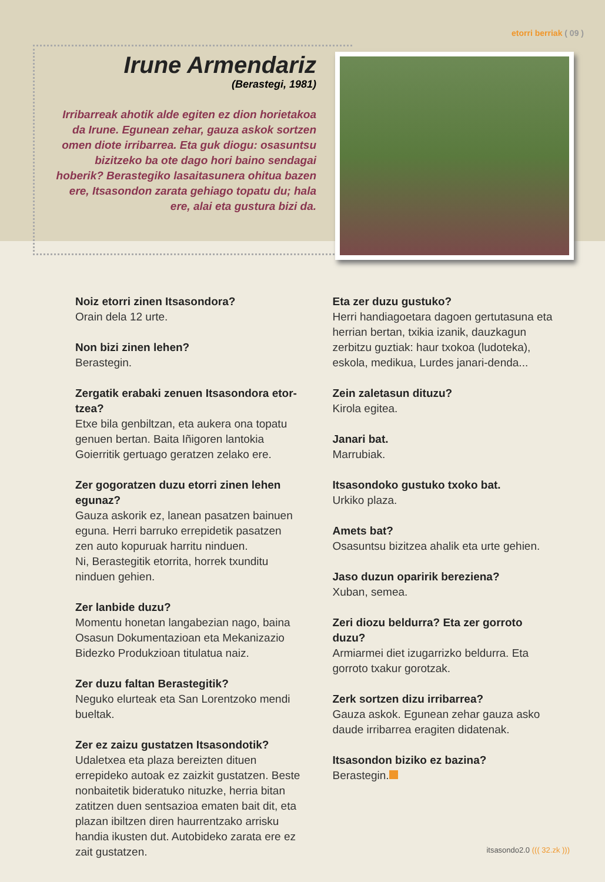etorri berriak ( 09 )
Irune Armendariz
(Berastegi, 1981)
Irribarreak ahotik alde egiten ez dion horietakoa da Irune. Egunean zehar, gauza askok sortzen omen diote irribarrea. Eta guk diogu: osasuntsu bizitzeko ba ote dago hori baino sendagai hoberik? Berastegiko lasaitasunera ohitua bazen ere, Itsasondon zarata gehiago topatu du; hala ere, alai eta gustura bizi da.
Noiz etorri zinen Itsasondora?
Orain dela 12 urte.
Non bizi zinen lehen?
Berastegin.
Zergatik erabaki zenuen Itsasondora etor-tzea?
Etxe bila genbiltzan, eta aukera ona topatu genuen bertan. Baita Iñigoren lantokia Goierritik gertuago geratzen zelako ere.
Zer gogoratzen duzu etorri zinen lehen egunaz?
Gauza askorik ez, lanean pasatzen bainuen eguna. Herri barruko errepidetik pasatzen zen auto kopuruak harritu ninduen.
Ni, Berastegitik etorrita, horrek txunditu ninduen gehien.
Zer lanbide duzu?
Momentu honetan langabezian nago, baina Osasun Dokumentazioan eta Mekanizazio Bidezko Produkzioan titulatua naiz.
Zer duzu faltan Berastegitik?
Neguko elurteak eta San Lorentzoko mendi bueltak.
Zer ez zaizu gustatzen Itsasondotik?
Udaletxea eta plaza bereizten dituen errepideko autoak ez zaizkit gustatzen. Beste nonbaitetik bideratuko nituzke, herria bitan zatitzen duen sentsazioa ematen bait dit, eta plazan ibiltzen diren haurrentzako arrisku handia ikusten dut. Autobideko zarata ere ez zait gustatzen.
Eta zer duzu gustuko?
Herri handiagoetara dagoen gertutasuna eta herrian bertan, txikia izanik, dauzkagun zerbitzu guztiak: haur txokoa (ludoteka), eskola, medikua, Lurdes janari-denda...
Zein zaletasun dituzu?
Kirola egitea.
Janari bat.
Marrubiak.
Itsasondoko gustuko txoko bat.
Urkiko plaza.
Amets bat?
Osasuntsu bizitzea ahalik eta urte gehien.
Jaso duzun oparirik bereziena?
Xuban, semea.
Zeri diozu beldurra? Eta zer gorroto duzu?
Armiarmei diet izugarrizko beldurra. Eta gorroto txakur gorotzak.
Zerk sortzen dizu irribarrea?
Gauza askok. Egunean zehar gauza asko daude irribarrea eragiten didatenak.
Itsasondon biziko ez bazina?
Berastegin.
itsasondo2.0 ((( 32.zk )))